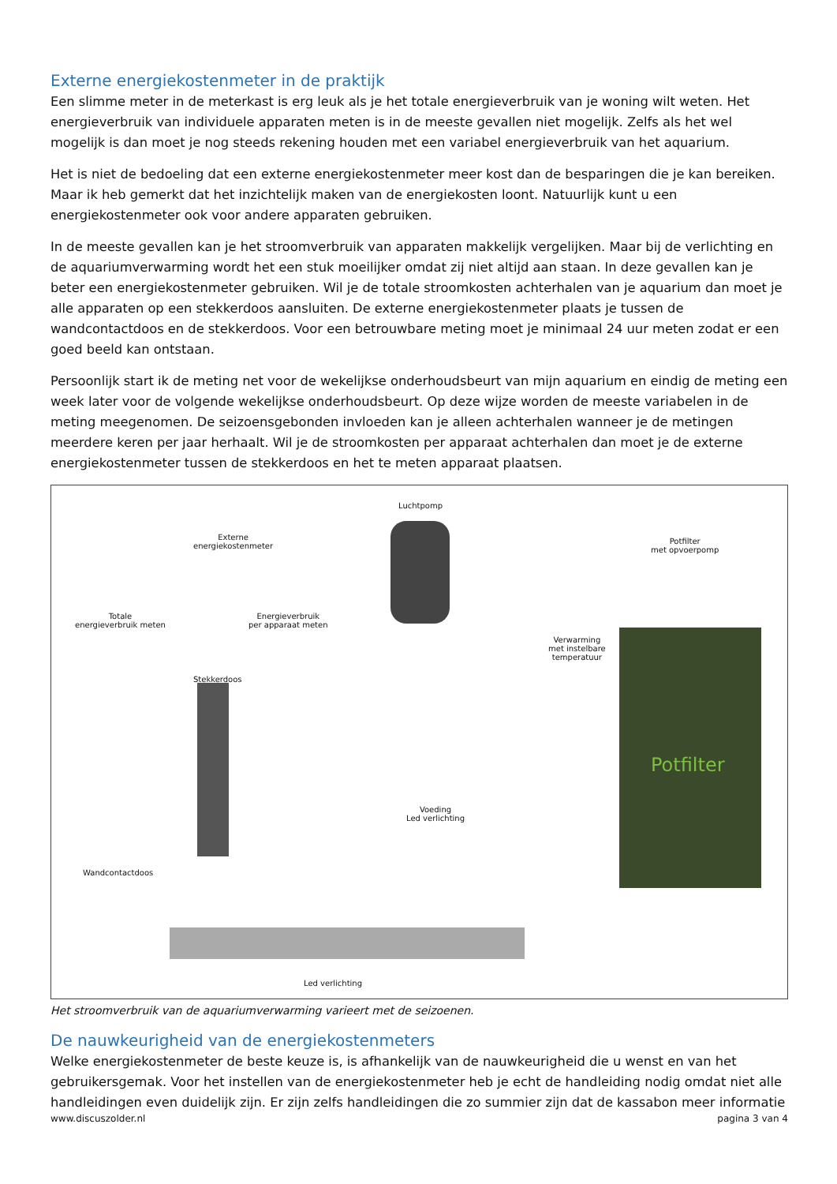Externe energiekostenmeter in de praktijk
Een slimme meter in de meterkast is erg leuk als je het totale energieverbruik van je woning wilt weten. Het energieverbruik van individuele apparaten meten is in de meeste gevallen niet mogelijk. Zelfs als het wel mogelijk is dan moet je nog steeds rekening houden met een variabel energieverbruik van het aquarium.
Het is niet de bedoeling dat een externe energiekostenmeter meer kost dan de besparingen die je kan bereiken. Maar ik heb gemerkt dat het inzichtelijk maken van de energiekosten loont. Natuurlijk kunt u een energiekostenmeter ook voor andere apparaten gebruiken.
In de meeste gevallen kan je het stroomverbruik van apparaten makkelijk vergelijken. Maar bij de verlichting en de aquariumverwarming wordt het een stuk moeilijker omdat zij niet altijd aan staan. In deze gevallen kan je beter een energiekostenmeter gebruiken. Wil je de totale stroomkosten achterhalen van je aquarium dan moet je alle apparaten op een stekkerdoos aansluiten. De externe energiekostenmeter plaats je tussen de wandcontactdoos en de stekkerdoos. Voor een betrouwbare meting moet je minimaal 24 uur meten zodat er een goed beeld kan ontstaan.
Persoonlijk start ik de meting net voor de wekelijkse onderhoudsbeurt van mijn aquarium en eindig de meting een week later voor de volgende wekelijkse onderhoudsbeurt. Op deze wijze worden de meeste variabelen in de meting meegenomen. De seizoensgebonden invloeden kan je alleen achterhalen wanneer je de metingen meerdere keren per jaar herhaalt. Wil je de stroomkosten per apparaat achterhalen dan moet je de externe energiekostenmeter tussen de stekkerdoos en het te meten apparaat plaatsen.
Luchtpomp
Externe
energiekostenmeter
Potfilter
met opvoerpomp
Totale
energieverbruik meten
Energieverbruik
per apparaat meten
Verwarming
met instelbare
temperatuur
Stekkerdoos
Voeding
Led verlichting
Wandcontactdoos
Led verlichting
Potfilter
Het stroomverbruik van de aquariumverwarming varieert met de seizoenen.
De nauwkeurigheid van de energiekostenmeters
Welke energiekostenmeter de beste keuze is, is afhankelijk van de nauwkeurigheid die u wenst en van het gebruikersgemak. Voor het instellen van de energiekostenmeter heb je echt de handleiding nodig omdat niet alle handleidingen even duidelijk zijn. Er zijn zelfs handleidingen die zo summier zijn dat de kassabon meer informatie
www.discuszolder.nl pagina 3 van 4